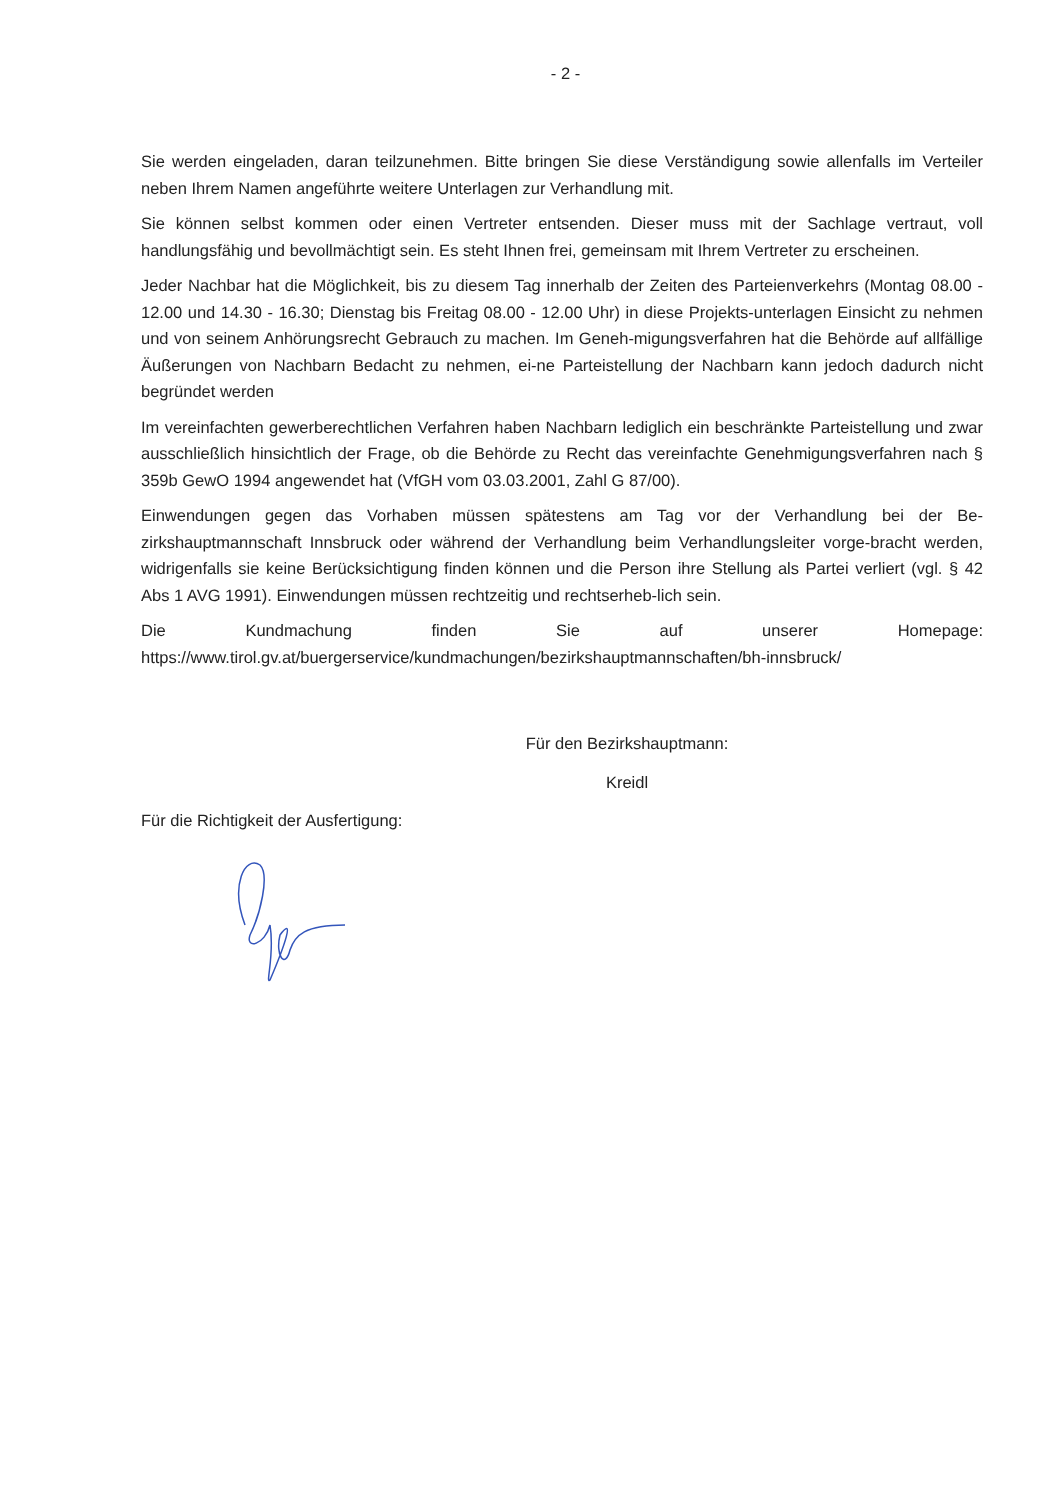- 2 -
Sie werden eingeladen, daran teilzunehmen. Bitte bringen Sie diese Verständigung sowie allenfalls im Verteiler neben Ihrem Namen angeführte weitere Unterlagen zur Verhandlung mit.
Sie können selbst kommen oder einen Vertreter entsenden. Dieser muss mit der Sachlage vertraut, voll handlungsfähig und bevollmächtigt sein. Es steht Ihnen frei, gemeinsam mit Ihrem Vertreter zu erscheinen.
Jeder Nachbar hat die Möglichkeit, bis zu diesem Tag innerhalb der Zeiten des Parteienverkehrs (Montag 08.00 - 12.00 und 14.30 - 16.30; Dienstag bis Freitag 08.00 - 12.00 Uhr) in diese Projekts-unterlagen Einsicht zu nehmen und von seinem Anhörungsrecht Gebrauch zu machen. Im Geneh-migungsverfahren hat die Behörde auf allfällige Äußerungen von Nachbarn Bedacht zu nehmen, ei-ne Parteistellung der Nachbarn kann jedoch dadurch nicht begründet werden
Im vereinfachten gewerberechtlichen Verfahren haben Nachbarn lediglich ein beschränkte Parteistellung und zwar ausschließlich hinsichtlich der Frage, ob die Behörde zu Recht das vereinfachte Genehmigungsverfahren nach § 359b GewO 1994 angewendet hat (VfGH vom 03.03.2001, Zahl G 87/00).
Einwendungen gegen das Vorhaben müssen spätestens am Tag vor der Verhandlung bei der Be-zirkshauptmannschaft Innsbruck oder während der Verhandlung beim Verhandlungsleiter vorge-bracht werden, widrigenfalls sie keine Berücksichtigung finden können und die Person ihre Stellung als Partei verliert (vgl. § 42 Abs 1 AVG 1991). Einwendungen müssen rechtzeitig und rechtserheb-lich sein.
Die Kundmachung finden Sie auf unserer Homepage:
https://www.tirol.gv.at/buergerservice/kundmachungen/bezirkshauptmannschaften/bh-innsbruck/
Für den Bezirkshauptmann:
Kreidl
Für die Richtigkeit der Ausfertigung: